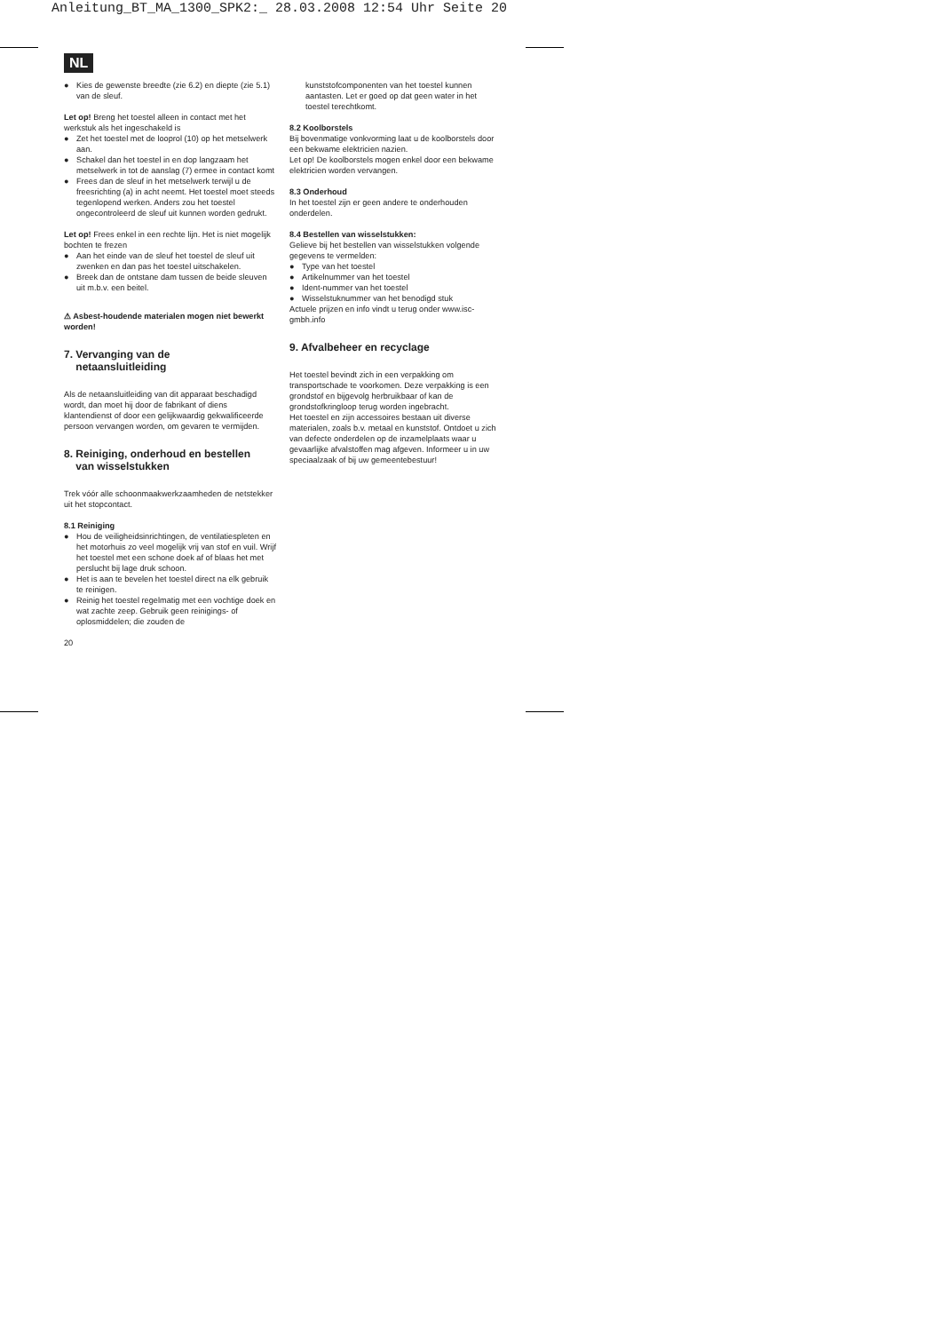Anleitung_BT_MA_1300_SPK2:_ 28.03.2008 12:54 Uhr Seite 20
NL
● Kies de gewenste breedte (zie 6.2) en diepte (zie 5.1) van de sleuf.
Let op! Breng het toestel alleen in contact met het werkstuk als het ingeschakeld is
● Zet het toestel met de looprol (10) op het metselwerk aan.
● Schakel dan het toestel in en dop langzaam het metselwerk in tot de aanslag (7) ermee in contact komt
● Frees dan de sleuf in het metselwerk terwijl u de freesrichting (a) in acht neemt. Het toestel moet steeds tegenlopend werken. Anders zou het toestel ongecontroleerd de sleuf uit kunnen worden gedrukt.
Let op! Frees enkel in een rechte lijn. Het is niet mogelijk bochten te frezen
● Aan het einde van de sleuf het toestel de sleuf uit zwenken en dan pas het toestel uitschakelen.
● Breek dan de ontstane dam tussen de beide sleuven uit m.b.v. een beitel.
⚠ Asbest-houdende materialen mogen niet bewerkt worden!
7. Vervanging van de
netaansluitleiding
Als de netaansluitleiding van dit apparaat beschadigd wordt, dan moet hij door de fabrikant of diens klantendienst of door een gelijkwaardig gekwalificeerde persoon vervangen worden, om gevaren te vermijden.
8. Reiniging, onderhoud en bestellen
van wisselstukken
Trek vóór alle schoonmaakwerkzaamheden de netstekker uit het stopcontact.
8.1 Reiniging
● Hou de veiligheidsinrichtingen, de ventilatiespleten en het motorhuis zo veel mogelijk vrij van stof en vuil. Wrijf het toestel met een schone doek af of blaas het met perslucht bij lage druk schoon.
● Het is aan te bevelen het toestel direct na elk gebruik te reinigen.
● Reinig het toestel regelmatig met een vochtige doek en wat zachte zeep. Gebruik geen reinigings- of oplosmiddelen; die zouden de
20
kunststofcomponenten van het toestel kunnen aantasten. Let er goed op dat geen water in het toestel terechtkomt.
8.2 Koolborstels
Bij bovenmatige vonkvorming laat u de koolborstels door een bekwame elektricien nazien.
Let op! De koolborstels mogen enkel door een bekwame elektricien worden vervangen.
8.3 Onderhoud
In het toestel zijn er geen andere te onderhouden onderdelen.
8.4 Bestellen van wisselstukken:
Gelieve bij het bestellen van wisselstukken volgende gegevens te vermelden:
● Type van het toestel
● Artikelnummer van het toestel
● Ident-nummer van het toestel
● Wisselstuknummer van het benodigd stuk
Actuele prijzen en info vindt u terug onder www.isc-gmbh.info
9. Afvalbeheer en recyclage
Het toestel bevindt zich in een verpakking om transportschade te voorkomen. Deze verpakking is een grondstof en bijgevolg herbruikbaar of kan de grondstofkringloop terug worden ingebracht.
Het toestel en zijn accessoires bestaan uit diverse materialen, zoals b.v. metaal en kunststof. Ontdoet u zich van defecte onderdelen op de inzamelplaats waar u gevaarlijke afvalstoffen mag afgeven. Informeer u in uw speciaalzaak of bij uw gemeentebestuur!